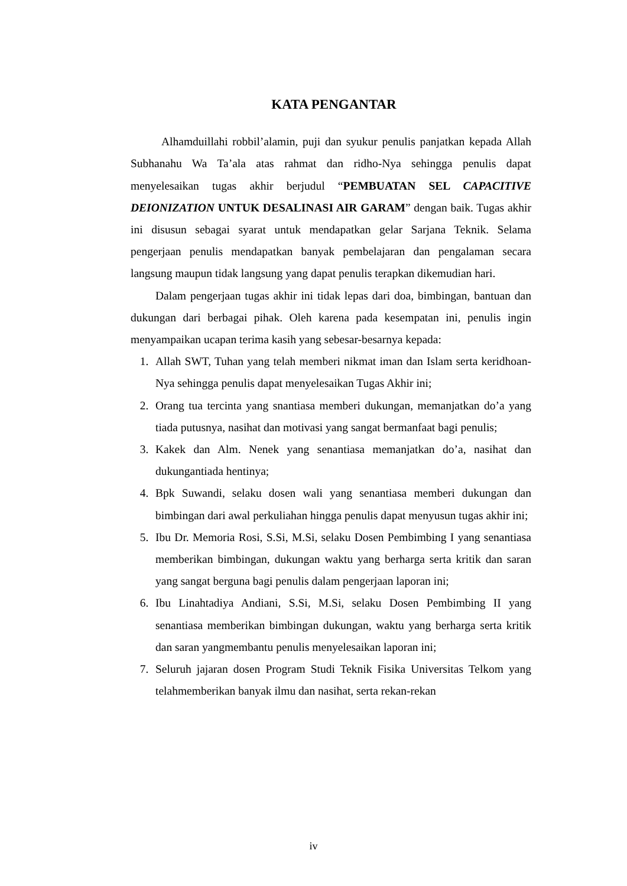KATA PENGANTAR
Alhamduillahi robbil’alamin, puji dan syukur penulis panjatkan kepada Allah Subhanahu Wa Ta’ala atas rahmat dan ridho-Nya sehingga penulis dapat menyelesaikan tugas akhir berjudul “PEMBUATAN SEL CAPACITIVE DEIONIZATION UNTUK DESALINASI AIR GARAM” dengan baik. Tugas akhir ini disusun sebagai syarat untuk mendapatkan gelar Sarjana Teknik. Selama pengerjaan penulis mendapatkan banyak pembelajaran dan pengalaman secara langsung maupun tidak langsung yang dapat penulis terapkan dikemudian hari.
Dalam pengerjaan tugas akhir ini tidak lepas dari doa, bimbingan, bantuan dan dukungan dari berbagai pihak. Oleh karena pada kesempatan ini, penulis ingin menyampaikan ucapan terima kasih yang sebesar-besarnya kepada:
1. Allah SWT, Tuhan yang telah memberi nikmat iman dan Islam serta keridhoan- Nya sehingga penulis dapat menyelesaikan Tugas Akhir ini;
2. Orang tua tercinta yang snantiasa memberi dukungan, memanjatkan do’a yang tiada putusnya, nasihat dan motivasi yang sangat bermanfaat bagi penulis;
3. Kakek dan Alm. Nenek yang senantiasa memanjatkan do’a, nasihat dan dukungantiada hentinya;
4. Bpk Suwandi, selaku dosen wali yang senantiasa memberi dukungan dan bimbingan dari awal perkuliahan hingga penulis dapat menyusun tugas akhir ini;
5. Ibu Dr. Memoria Rosi, S.Si, M.Si, selaku Dosen Pembimbing I yang senantiasa memberikan bimbingan, dukungan waktu yang berharga serta kritik dan saran yang sangat berguna bagi penulis dalam pengerjaan laporan ini;
6. Ibu Linahtadiya Andiani, S.Si, M.Si, selaku Dosen Pembimbing II yang senantiasa memberikan bimbingan dukungan, waktu yang berharga serta kritik dan saran yangmembantu penulis menyelesaikan laporan ini;
7. Seluruh jajaran dosen Program Studi Teknik Fisika Universitas Telkom yang telahmemberikan banyak ilmu dan nasihat, serta rekan-rekan
iv